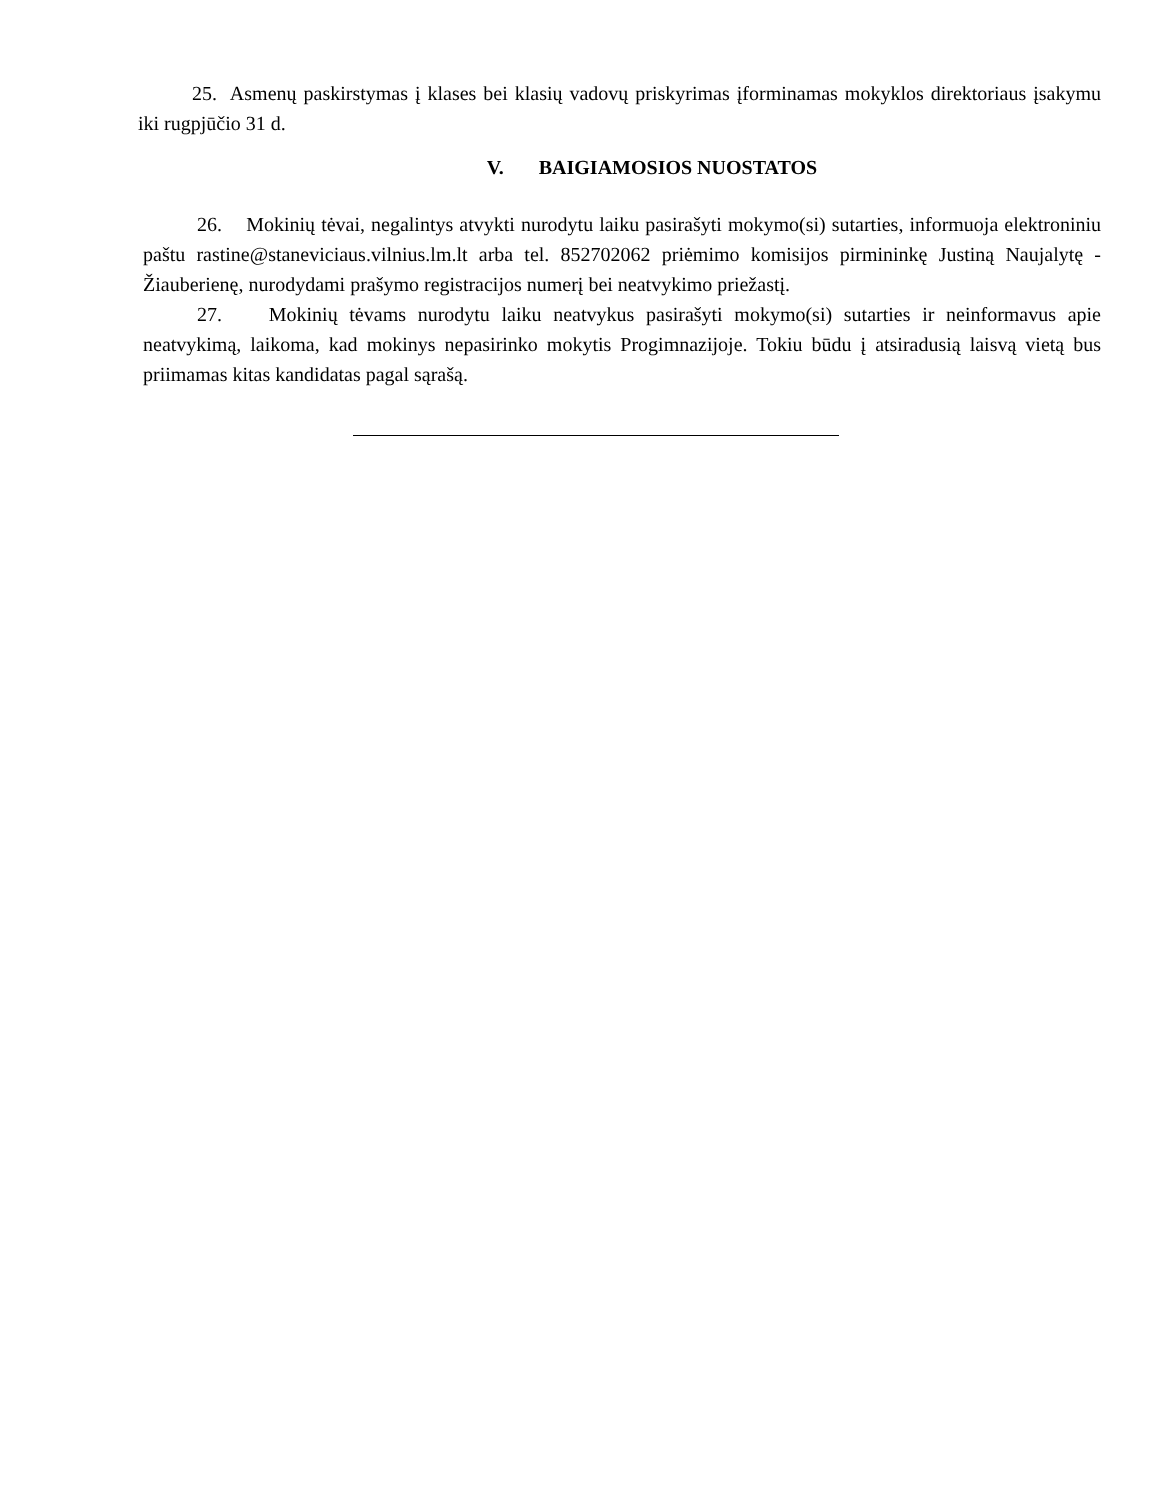25. Asmenų paskirstymas į klases bei klasių vadovų priskyrimas įforminamas mokyklos direktoriaus įsakymu iki rugpjūčio 31 d.
V. BAIGIAMOSIOS NUOSTATOS
26. Mokinių tėvai, negalintys atvykti nurodytu laiku pasirašyti mokymo(si) sutarties, informuoja elektroniniu paštu rastine@staneviciaus.vilnius.lm.lt arba tel. 852702062 priėmimo komisijos pirmininkę Justiną Naujalytę - Žiauberienę, nurodydami prašymo registracijos numerį bei neatvykimo priežastį.
27. Mokinių tėvams nurodytu laiku neatvykus pasirašyti mokymo(si) sutarties ir neinformavus apie neatvykimą, laikoma, kad mokinys nepasirinko mokytis Progimnazijoje. Tokiu būdu į atsiradusią laisvą vietą bus priimamas kitas kandidatas pagal sąrašą.